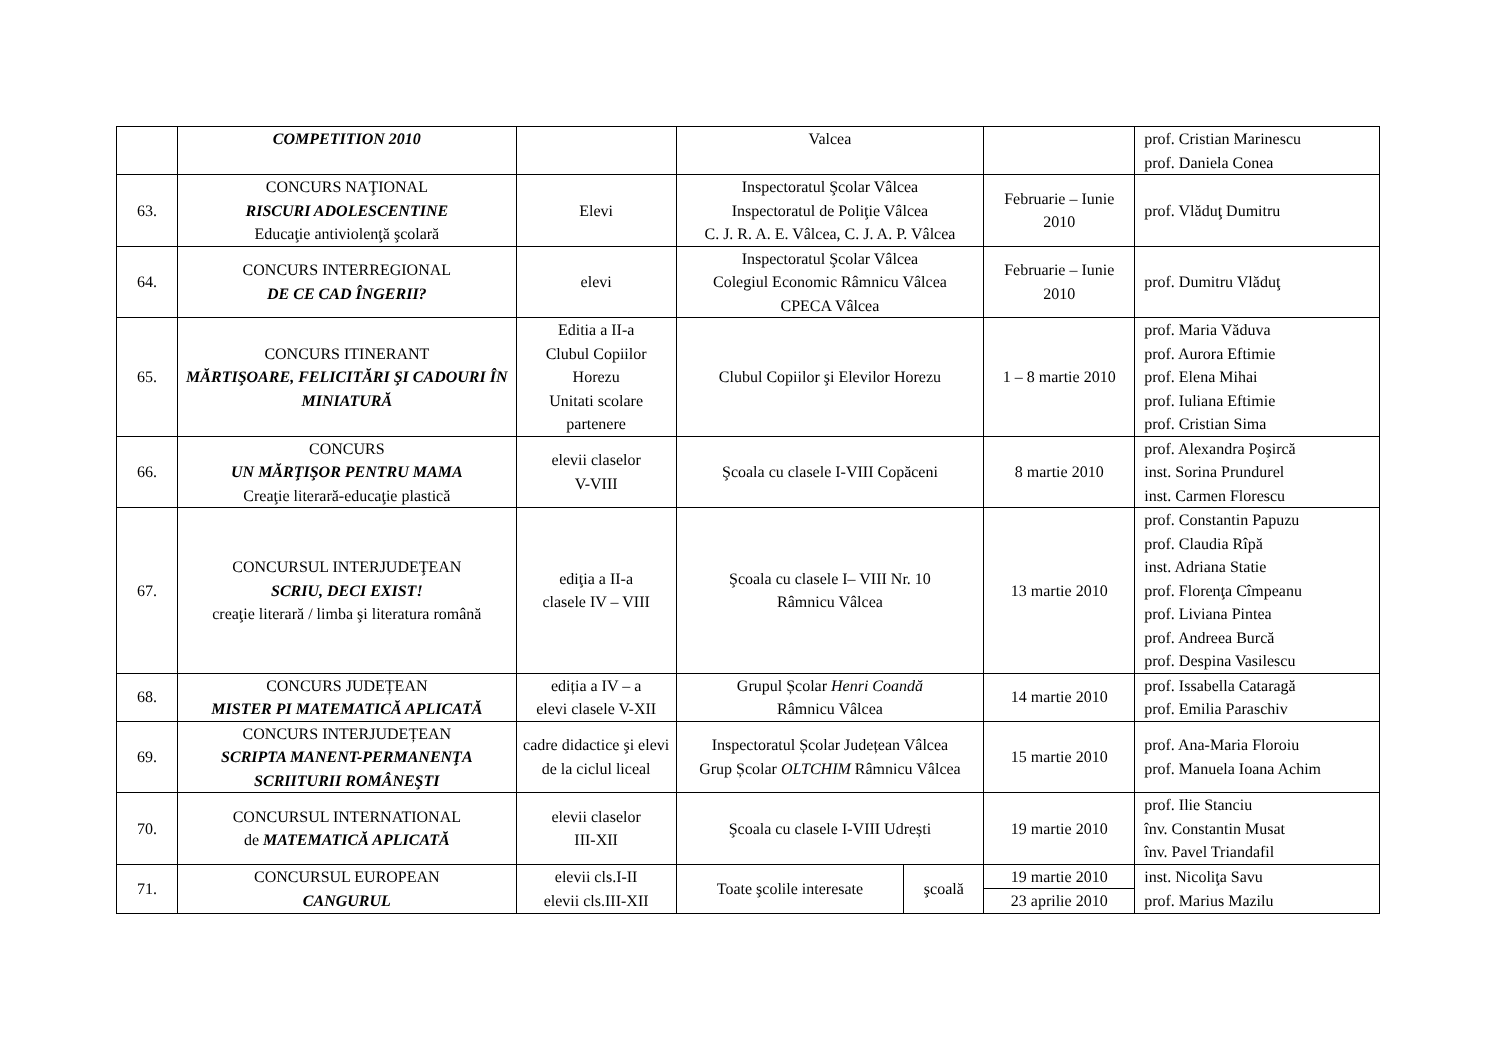| | COMPETITION 2010 | | Valcea | | | prof. Cristian Marinescu prof. Daniela Conea |
| 63. | CONCURS NAŢIONAL RISCURI ADOLESCENTINE Educaţie antiviolenţă şcolară | Elevi | Inspectoratul Şcolar Vâlcea Inspectoratul de Poliţie Vâlcea C. J. R. A. E. Vâlcea, C. J. A. P. Vâlcea | | Februarie – Iunie 2010 | prof. Vlăduţ Dumitru |
| 64. | CONCURS INTERREGIONAL DE CE CAD ÎNGERII? | elevi | Inspectoratul Şcolar Vâlcea Colegiul Economic Râmnicu Vâlcea CPECA Vâlcea | | Februarie – Iunie 2010 | prof. Dumitru Vlăduţ |
| 65. | CONCURS ITINERANT MĂRTIŞOARE, FELICITĂRI ŞI CADOURI ÎN MINIATURĂ | Editia a II-a Clubul Copiilor Horezu Unitati scolare partenere | Clubul Copiilor şi Elevilor Horezu | | 1 – 8 martie 2010 | prof. Maria Văduva prof. Aurora Eftimie prof. Elena Mihai prof. Iuliana Eftimie prof. Cristian Sima |
| 66. | CONCURS UN MĂRŢIŞOR PENTRU MAMA Creaţie literară-educaţie plastică | elevii claselor V-VIII | Şcoala cu clasele I-VIII Copăceni | | 8 martie 2010 | prof. Alexandra Poşircă inst. Sorina Prundurel inst. Carmen Florescu |
| 67. | CONCURSUL INTERJUDEŢEAN SCRIU, DECI EXIST! creaţie literară / limba şi literatura română | ediţia a II-a clasele IV – VIII | Şcoala cu clasele I– VIII Nr. 10 Râmnicu Vâlcea | | 13 martie 2010 | prof. Constantin Papuzu prof. Claudia Rîpă inst. Adriana Statie prof. Florenţa Cîmpeanu prof. Liviana Pintea prof. Andreea Burcă prof. Despina Vasilescu |
| 68. | CONCURS JUDEȚEAN MISTER PI MATEMATICĂ APLICATĂ | ediția a IV – a elevi clasele V-XII | Grupul Școlar Henri Coandă Râmnicu Vâlcea | | 14 martie 2010 | prof. Issabella Cataragă prof. Emilia Paraschiv |
| 69. | CONCURS INTERJUDEȚEAN SCRIPTA MANENT-PERMANENŢA SCRIITURII ROMÂNEŞTI | cadre didactice şi elevi de la ciclul liceal | Inspectoratul Școlar Județean Vâlcea Grup Școlar OLTCHIM Râmnicu Vâlcea | | 15 martie 2010 | prof. Ana-Maria Floroiu prof. Manuela Ioana Achim |
| 70. | CONCURSUL INTERNATIONAL de MATEMATICĂ APLICATĂ | elevii claselor III-XII | Şcoala cu clasele I-VIII Udrești | | 19 martie 2010 | prof. Ilie Stanciu înv. Constantin Musat înv. Pavel Triandafil |
| 71. | CONCURSUL EUROPEAN CANGURUL | elevii cls.I-II elevii cls.III-XII | Toate şcolile interesate | şcoală | 19 martie 2010 | inst. Nicoliţa Savu prof. Marius Mazilu |
| | | | | | 23 aprilie 2010 | |